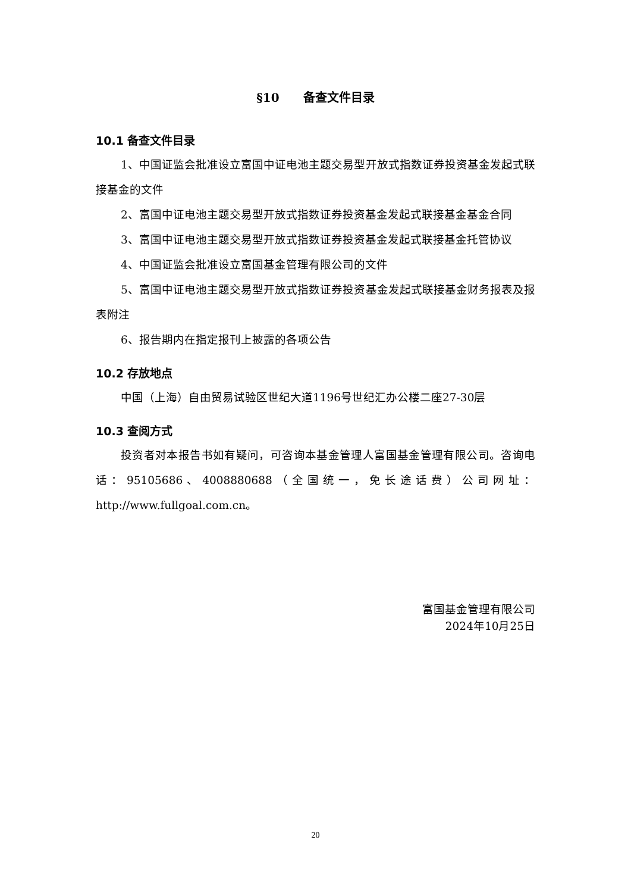§10　　备查文件目录
10.1 备查文件目录
1、中国证监会批准设立富国中证电池主题交易型开放式指数证券投资基金发起式联接基金的文件
2、富国中证电池主题交易型开放式指数证券投资基金发起式联接基金基金合同
3、富国中证电池主题交易型开放式指数证券投资基金发起式联接基金托管协议
4、中国证监会批准设立富国基金管理有限公司的文件
5、富国中证电池主题交易型开放式指数证券投资基金发起式联接基金财务报表及报表附注
6、报告期内在指定报刊上披露的各项公告
10.2 存放地点
中国（上海）自由贸易试验区世纪大道1196号世纪汇办公楼二座27-30层
10.3 查阅方式
投资者对本报告书如有疑问，可咨询本基金管理人富国基金管理有限公司。咨询电话：95105686、4008880688（全国统一，免长途话费）公司网址：http://www.fullgoal.com.cn。
富国基金管理有限公司
2024年10月25日
20